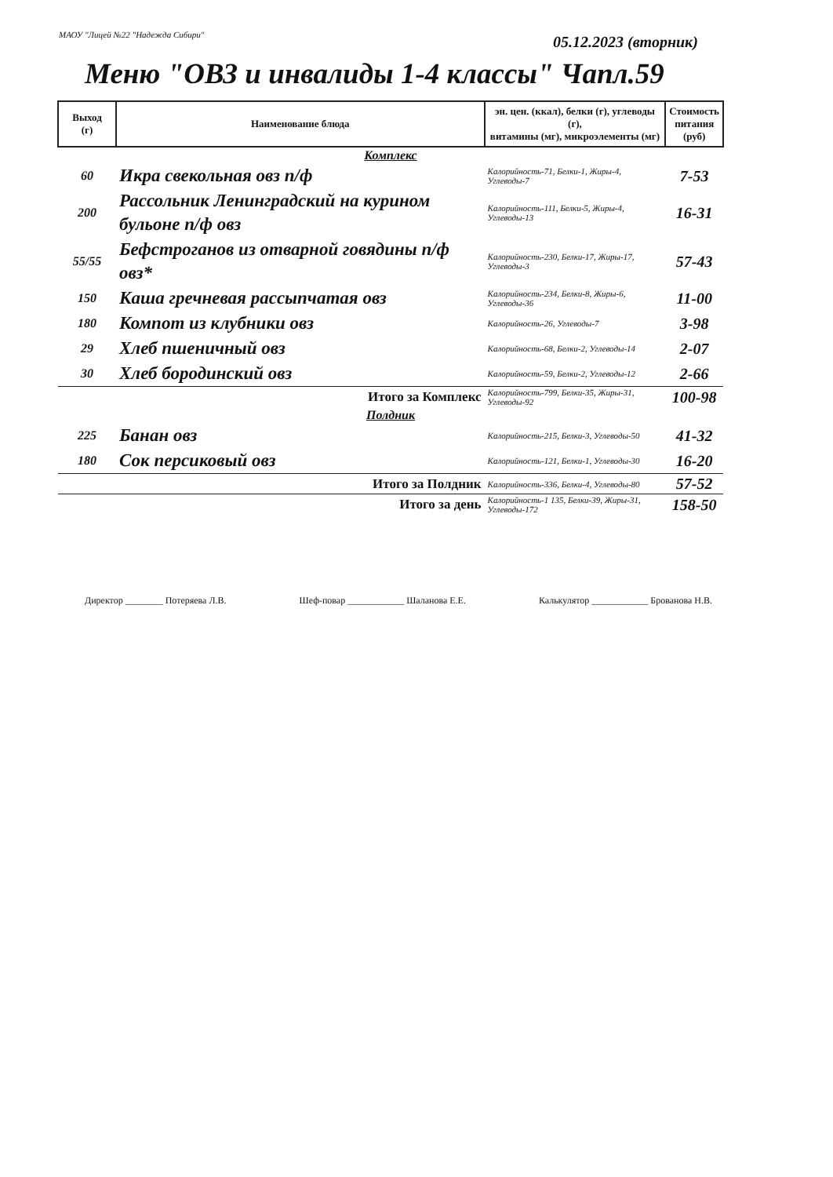МАОУ "Лицей №22 "Надежда Сибири"
05.12.2023 (вторник)
Меню "ОВЗ и инвалиды 1-4 классы" Чапл.59
| Выход (г) | Наименование блюда | эн. цен. (ккал), белки (г), углеводы (г), витамины (мг), микроэлементы (мг) | Стоимость питания (руб) |
| --- | --- | --- | --- |
| Комплекс | | | |
| 60 | Икра свекольная овз п/ф | Калорийность-71, Белки-1, Жиры-4, Углеводы-7 | 7-53 |
| 200 | Рассольник Ленинградский на курином бульоне п/ф овз | Калорийность-111, Белки-5, Жиры-4, Углеводы-13 | 16-31 |
| 55/55 | Бефстроганов из отварной говядины п/ф овз* | Калорийность-230, Белки-17, Жиры-17, Углеводы-3 | 57-43 |
| 150 | Каша гречневая рассыпчатая овз | Калорийность-234, Белки-8, Жиры-6, Углеводы-36 | 11-00 |
| 180 | Компот из клубники овз | Калорийность-26, Углеводы-7 | 3-98 |
| 29 | Хлеб пшеничный овз | Калорийность-68, Белки-2, Углеводы-14 | 2-07 |
| 30 | Хлеб бородинский овз | Калорийность-59, Белки-2, Углеводы-12 | 2-66 |
| | Итого за Комплекс | Калорийность-799, Белки-35, Жиры-31, Углеводы-92 | 100-98 |
| Полдник | | | |
| 225 | Банан овз | Калорийность-215, Белки-3, Углеводы-50 | 41-32 |
| 180 | Сок персиковый овз | Калорийность-121, Белки-1, Углеводы-30 | 16-20 |
| | Итого за Полдник | Калорийность-336, Белки-4, Углеводы-80 | 57-52 |
| | Итого за день | Калорийность-1 135, Белки-39, Жиры-31, Углеводы-172 | 158-50 |
Директор ________ Потеряева Л.В. Шеф-повар ____________ Шаланова Е.Е. Калькулятор ____________ Брованова Н.В.